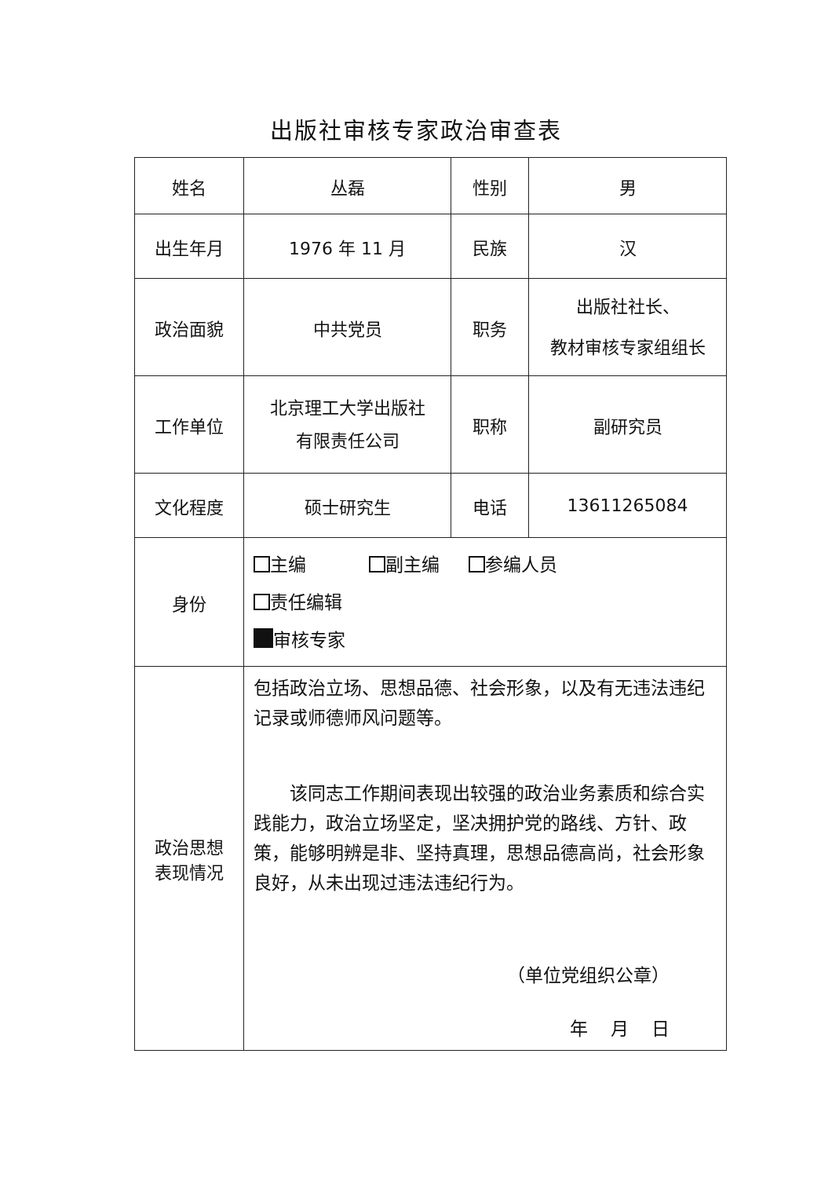出版社审核专家政治审查表
| 姓名 | 丛磊 | 性别 | 男 |
| 出生年月 | 1976 年 11 月 | 民族 | 汉 |
| 政治面貌 | 中共党员 | 职务 | 出版社社长、 教材审核专家组组长 |
| 工作单位 | 北京理工大学出版社 有限责任公司 | 职称 | 副研究员 |
| 文化程度 | 硕士研究生 | 电话 | 13611265084 |
| 身份 | 主编 副主编 参编人员 责任编辑 审核专家 | | |
| 政治思想 表现情况 | 包括政治立场、思想品德、社会形象，以及有无违法违纪记录或师德师风问题等。 该同志工作期间表现出较强的政治业务素质和综合实践能力，政治立场坚定，坚决拥护党的路线、方针、政策，能够明辨是非、坚持真理，思想品德高尚，社会形象良好，从未出现过违法违纪行为。 （单位党组织公章） 年 月 日 | | |